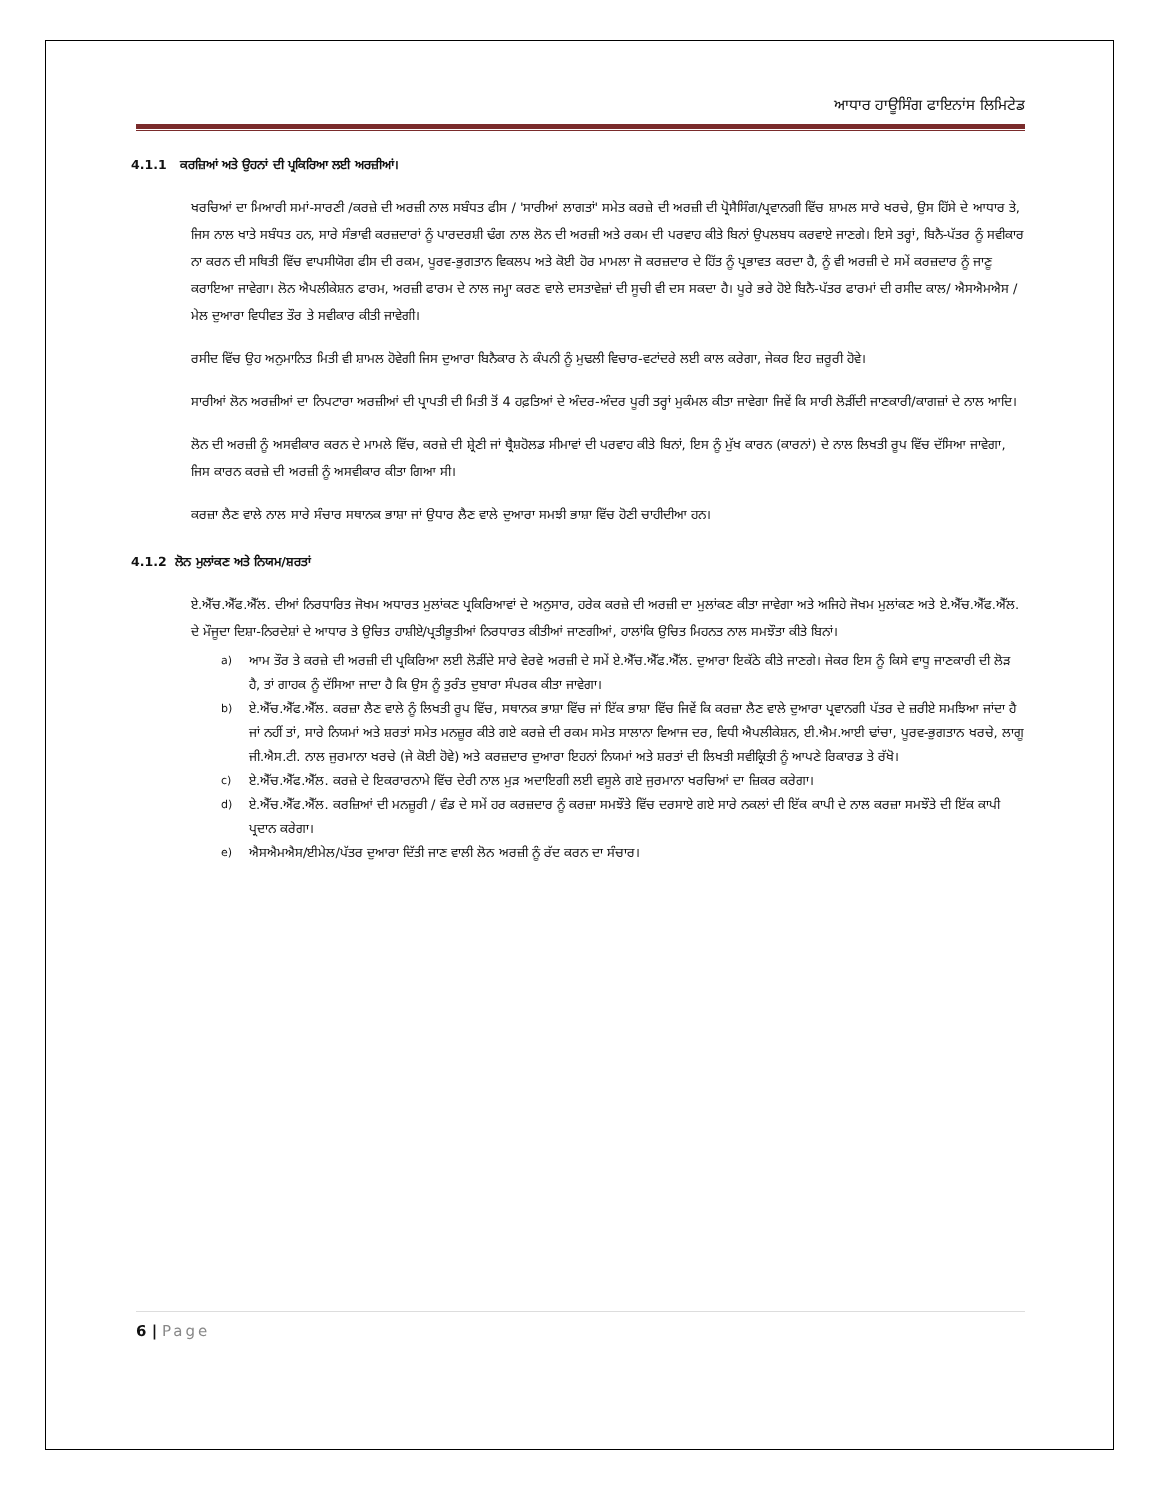ਆਧਾਰ ਹਾਊਸਿੰਗ ਫਾਇਨਾਂਸ ਲਿਮਿਟੇਡ
4.1.1 ਕਰਜ਼ਿਆਂ ਅਤੇ ਉਹਨਾਂ ਦੀ ਪ੍ਰਕਿਰਿਆ ਲਈ ਅਰਜ਼ੀਆਂ।
ਖਰਚਿਆਂ ਦਾ ਮਿਆਰੀ ਸਮਾਂ-ਸਾਰਣੀ /ਕਰਜ਼ੇ ਦੀ ਅਰਜ਼ੀ ਨਾਲ ਸਬੰਧਤ ਫੀਸ / 'ਸਾਰੀਆਂ ਲਾਗਤਾਂ' ਸਮੇਤ ਕਰਜ਼ੇ ਦੀ ਅਰਜ਼ੀ ਦੀ ਪ੍ਰੋਸੈਸਿੰਗ/ਪ੍ਰਵਾਨਗੀ ਵਿੱਚ ਸ਼ਾਮਲ ਸਾਰੇ ਖਰਚੇ, ਉਸ ਹਿੱਸੇ ਦੇ ਆਧਾਰ ਤੇ, ਜਿਸ ਨਾਲ ਖਾਤੇ ਸਬੰਧਤ ਹਨ, ਸਾਰੇ ਸੰਭਾਵੀ ਕਰਜ਼ਦਾਰਾਂ ਨੂੰ ਪਾਰਦਰਸ਼ੀ ਢੰਗ ਨਾਲ ਲੋਨ ਦੀ ਅਰਜ਼ੀ ਅਤੇ ਰਕਮ ਦੀ ਪਰਵਾਹ ਕੀਤੇ ਬਿਨਾਂ ਉਪਲਬਧ ਕਰਵਾਏ ਜਾਣਗੇ। ਇਸੇ ਤਰ੍ਹਾਂ, ਬਿਨੈ-ਪੱਤਰ ਨੂੰ ਸਵੀਕਾਰ ਨਾ ਕਰਨ ਦੀ ਸਥਿਤੀ ਵਿੱਚ ਵਾਪਸੀਯੋਗ ਫੀਸ ਦੀ ਰਕਮ, ਪੂਰਵ-ਭੁਗਤਾਨ ਵਿਕਲਪ ਅਤੇ ਕੋਈ ਹੋਰ ਮਾਮਲਾ ਜੋ ਕਰਜ਼ਦਾਰ ਦੇ ਹਿੱਤ ਨੂੰ ਪ੍ਰਭਾਵਤ ਕਰਦਾ ਹੈ, ਨੂੰ ਵੀ ਅਰਜ਼ੀ ਦੇ ਸਮੇਂ ਕਰਜ਼ਦਾਰ ਨੂੰ ਜਾਣੂ ਕਰਾਇਆ ਜਾਵੇਗਾ। ਲੋਨ ਐਪਲੀਕੇਸ਼ਨ ਫਾਰਮ, ਅਰਜ਼ੀ ਫਾਰਮ ਦੇ ਨਾਲ ਜਮ੍ਹਾ ਕਰਣ ਵਾਲੇ ਦਸਤਾਵੇਜ਼ਾਂ ਦੀ ਸੂਚੀ ਵੀ ਦਸ ਸਕਦਾ ਹੈ। ਪੂਰੇ ਭਰੇ ਹੋਏ ਬਿਨੈ-ਪੱਤਰ ਫਾਰਮਾਂ ਦੀ ਰਸੀਦ ਕਾਲ/ ਐਸਐਮਐਸ /ਮੇਲ ਦੁਆਰਾ ਵਿਧੀਵਤ ਤੌਰ ਤੇ ਸਵੀਕਾਰ ਕੀਤੀ ਜਾਵੇਗੀ।
ਰਸੀਦ ਵਿੱਚ ਉਹ ਅਨੁਮਾਨਿਤ ਮਿਤੀ ਵੀ ਸ਼ਾਮਲ ਹੋਵੇਗੀ ਜਿਸ ਦੁਆਰਾ ਬਿਨੈਕਾਰ ਨੇ ਕੰਪਨੀ ਨੂੰ ਮੁਢਲੀ ਵਿਚਾਰ-ਵਟਾਂਦਰੇ ਲਈ ਕਾਲ ਕਰੇਗਾ, ਜੇਕਰ ਇਹ ਜ਼ਰੂਰੀ ਹੋਵੇ।
ਸਾਰੀਆਂ ਲੋਨ ਅਰਜ਼ੀਆਂ ਦਾ ਨਿਪਟਾਰਾ ਅਰਜ਼ੀਆਂ ਦੀ ਪ੍ਰਾਪਤੀ ਦੀ ਮਿਤੀ ਤੋਂ 4 ਹਫ਼ਤਿਆਂ ਦੇ ਅੰਦਰ-ਅੰਦਰ ਪੂਰੀ ਤਰ੍ਹਾਂ ਮੁਕੰਮਲ ਕੀਤਾ ਜਾਵੇਗਾ ਜਿਵੇਂ ਕਿ ਸਾਰੀ ਲੋੜੀਂਦੀ ਜਾਣਕਾਰੀ/ਕਾਗਜ਼ਾਂ ਦੇ ਨਾਲ ਆਦਿ।
ਲੋਨ ਦੀ ਅਰਜ਼ੀ ਨੂੰ ਅਸਵੀਕਾਰ ਕਰਨ ਦੇ ਮਾਮਲੇ ਵਿੱਚ, ਕਰਜ਼ੇ ਦੀ ਸ਼੍ਰੇਣੀ ਜਾਂ ਥ੍ਰੈਸ਼ਹੋਲਡ ਸੀਮਾਵਾਂ ਦੀ ਪਰਵਾਹ ਕੀਤੇ ਬਿਨਾਂ, ਇਸ ਨੂੰ ਮੁੱਖ ਕਾਰਨ (ਕਾਰਨਾਂ) ਦੇ ਨਾਲ ਲਿਖਤੀ ਰੂਪ ਵਿੱਚ ਦੱਸਿਆ ਜਾਵੇਗਾ, ਜਿਸ ਕਾਰਨ ਕਰਜ਼ੇ ਦੀ ਅਰਜ਼ੀ ਨੂੰ ਅਸਵੀਕਾਰ ਕੀਤਾ ਗਿਆ ਸੀ।
ਕਰਜ਼ਾ ਲੈਣ ਵਾਲੇ ਨਾਲ ਸਾਰੇ ਸੰਚਾਰ ਸਥਾਨਕ ਭਾਸ਼ਾ ਜਾਂ ਉਧਾਰ ਲੈਣ ਵਾਲੇ ਦੁਆਰਾ ਸਮਝੀ ਭਾਸ਼ਾ ਵਿੱਚ ਹੋਣੀ ਚਾਹੀਦੀਆ ਹਨ।
4.1.2 ਲੋਨ ਮੁਲਾਂਕਣ ਅਤੇ ਨਿਯਮ/ਸ਼ਰਤਾਂ
ਏ.ਐੱਚ.ਐੱਫ.ਐੱਲ. ਦੀਆਂ ਨਿਰਧਾਰਿਤ ਜੋਖਮ ਅਧਾਰਤ ਮੁਲਾਂਕਣ ਪ੍ਰਕਿਰਿਆਵਾਂ ਦੇ ਅਨੁਸਾਰ, ਹਰੇਕ ਕਰਜ਼ੇ ਦੀ ਅਰਜ਼ੀ ਦਾ ਮੁਲਾਂਕਣ ਕੀਤਾ ਜਾਵੇਗਾ ਅਤੇ ਅਜਿਹੇ ਜੋਖਮ ਮੁਲਾਂਕਣ ਅਤੇ ਏ.ਐੱਚ.ਐੱਫ.ਐੱਲ. ਦੇ ਮੌਜੂਦਾ ਦਿਸ਼ਾ-ਨਿਰਦੇਸ਼ਾਂ ਦੇ ਆਧਾਰ ਤੇ ਉਚਿਤ ਹਾਸ਼ੀਏ/ਪ੍ਰਤੀਭੂਤੀਆਂ ਨਿਰਧਾਰਤ ਕੀਤੀਆਂ ਜਾਣਗੀਆਂ, ਹਾਲਾਂਕਿ ਉਚਿਤ ਮਿਹਨਤ ਨਾਲ ਸਮਝੌਤਾ ਕੀਤੇ ਬਿਨਾਂ।
a) ਆਮ ਤੌਰ ਤੇ ਕਰਜ਼ੇ ਦੀ ਅਰਜ਼ੀ ਦੀ ਪ੍ਰਕਿਰਿਆ ਲਈ ਲੋੜੀਂਦੇ ਸਾਰੇ ਵੇਰਵੇ ਅਰਜ਼ੀ ਦੇ ਸਮੇਂ ਏ.ਐੱਚ.ਐੱਫ.ਐੱਲ. ਦੁਆਰਾ ਇਕੱਠੇ ਕੀਤੇ ਜਾਣਗੇ। ਜੇਕਰ ਇਸ ਨੂੰ ਕਿਸੇ ਵਾਧੂ ਜਾਣਕਾਰੀ ਦੀ ਲੋੜ ਹੈ, ਤਾਂ ਗਾਹਕ ਨੂੰ ਦੱਸਿਆ ਜਾਦਾ ਹੈ ਕਿ ਉਸ ਨੂੰ ਤੁਰੰਤ ਦੁਬਾਰਾ ਸੰਪਰਕ ਕੀਤਾ ਜਾਵੇਗਾ।
b) ਏ.ਐੱਚ.ਐੱਫ.ਐੱਲ. ਕਰਜ਼ਾ ਲੈਣ ਵਾਲੇ ਨੂੰ ਲਿਖਤੀ ਰੂਪ ਵਿੱਚ, ਸਥਾਨਕ ਭਾਸ਼ਾ ਵਿੱਚ ਜਾਂ ਇੱਕ ਭਾਸ਼ਾ ਵਿੱਚ ਜਿਵੇਂ ਕਿ ਕਰਜ਼ਾ ਲੈਣ ਵਾਲੇ ਦੁਆਰਾ ਪ੍ਰਵਾਨਗੀ ਪੱਤਰ ਦੇ ਜ਼ਰੀਏ ਸਮਝਿਆ ਜਾਂਦਾ ਹੈ ਜਾਂ ਨਹੀਂ ਤਾਂ, ਸਾਰੇ ਨਿਯਮਾਂ ਅਤੇ ਸ਼ਰਤਾਂ ਸਮੇਤ ਮਨਜ਼ੂਰ ਕੀਤੇ ਗਏ ਕਰਜ਼ੇ ਦੀ ਰਕਮ ਸਮੇਤ ਸਾਲਾਨਾ ਵਿਆਜ ਦਰ, ਵਿਧੀ ਐਪਲੀਕੇਸ਼ਨ, ਈ.ਐਮ.ਆਈ ਢਾਂਚਾ, ਪੂਰਵ-ਭੁਗਤਾਨ ਖਰਚੇ, ਲਾਗੂ ਜੀ.ਐਸ.ਟੀ. ਨਾਲ ਜੁਰਮਾਨਾ ਖਰਚੇ (ਜੇ ਕੋਈ ਹੋਵੇ) ਅਤੇ ਕਰਜ਼ਦਾਰ ਦੁਆਰਾ ਇਹਨਾਂ ਨਿਯਮਾਂ ਅਤੇ ਸ਼ਰਤਾਂ ਦੀ ਲਿਖਤੀ ਸਵੀਕ੍ਰਿਤੀ ਨੂੰ ਆਪਣੇ ਰਿਕਾਰਡ ਤੇ ਰੱਖੋ।
c) ਏ.ਐੱਚ.ਐੱਫ.ਐੱਲ. ਕਰਜ਼ੇ ਦੇ ਇਕਰਾਰਨਾਮੇ ਵਿੱਚ ਦੇਰੀ ਨਾਲ ਮੁੜ ਅਦਾਇਗੀ ਲਈ ਵਸੂਲੇ ਗਏ ਜੁਰਮਾਨਾ ਖਰਚਿਆਂ ਦਾ ਜ਼ਿਕਰ ਕਰੇਗਾ।
d) ਏ.ਐੱਚ.ਐੱਫ.ਐੱਲ. ਕਰਜ਼ਿਆਂ ਦੀ ਮਨਜ਼ੂਰੀ / ਵੰਡ ਦੇ ਸਮੇਂ ਹਰ ਕਰਜ਼ਦਾਰ ਨੂੰ ਕਰਜ਼ਾ ਸਮਝੌਤੇ ਵਿੱਚ ਦਰਸਾਏ ਗਏ ਸਾਰੇ ਨਕਲਾਂ ਦੀ ਇੱਕ ਕਾਪੀ ਦੇ ਨਾਲ ਕਰਜ਼ਾ ਸਮਝੌਤੇ ਦੀ ਇੱਕ ਕਾਪੀ ਪ੍ਰਦਾਨ ਕਰੇਗਾ।
e) ਐਸਐਮਐਸ/ਈਮੇਲ/ਪੱਤਰ ਦੁਆਰਾ ਦਿੱਤੀ ਜਾਣ ਵਾਲੀ ਲੋਨ ਅਰਜ਼ੀ ਨੂੰ ਰੱਦ ਕਰਨ ਦਾ ਸੰਚਾਰ।
6 | Page